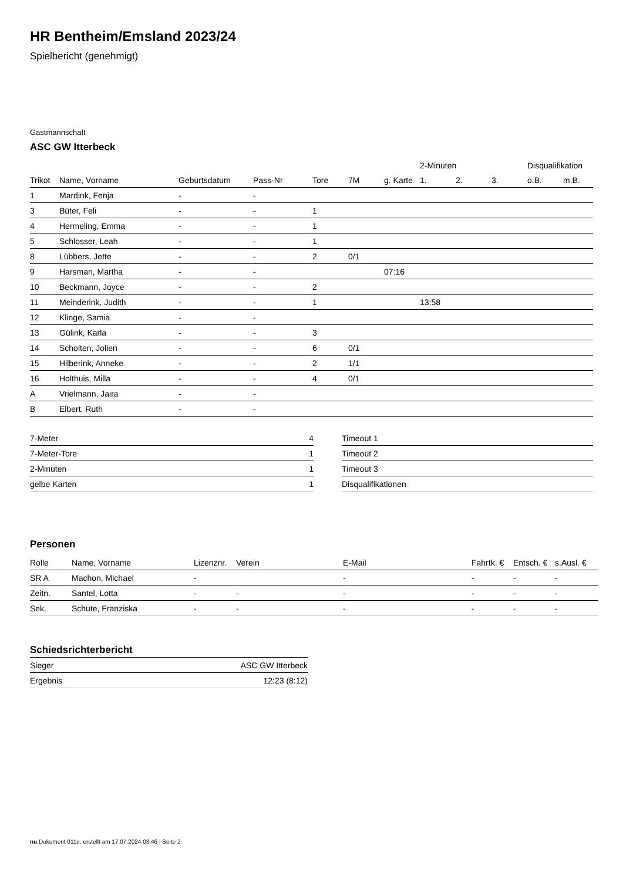HR Bentheim/Emsland 2023/24
Spielbericht (genehmigt)
Gastmannschaft
ASC GW Itterbeck
| | | | | | | | 2-Minuten | | | Disqualifikation | |
| --- | --- | --- | --- | --- | --- | --- | --- | --- | --- | --- | --- |
| Trikot | Name, Vorname | Geburtsdatum | Pass-Nr | Tore | 7M | g. Karte | 1. | 2. | 3. | o.B. | m.B. |
| 1 | Mardink, Fenja | - | - | | | | | | | | |
| 3 | Büter, Feli | - | - | 1 | | | | | | | |
| 4 | Hermeling, Emma | - | - | 1 | | | | | | | |
| 5 | Schlosser, Leah | - | - | 1 | | | | | | | |
| 8 | Lübbers, Jette | - | - | 2 | 0/1 | | | | | | |
| 9 | Harsman, Martha | - | - | | | 07:16 | | | | | |
| 10 | Beckmann, Joyce | - | - | 2 | | | | | | | |
| 11 | Meinderink, Judith | - | - | 1 | | | 13:58 | | | | |
| 12 | Klinge, Samia | - | - | | | | | | | | |
| 13 | Gülink, Karla | - | - | 3 | | | | | | | |
| 14 | Scholten, Jolien | - | - | 6 | 0/1 | | | | | | |
| 15 | Hilberink, Anneke | - | - | 2 | 1/1 | | | | | | |
| 16 | Holthuis, Milla | - | - | 4 | 0/1 | | | | | | |
| A | Vrielmann, Jaira | - | - | | | | | | | | |
| B | Elbert, Ruth | - | - | | | | | | | | |
| 7-Meter | 4 |
| 7-Meter-Tore | 1 |
| 2-Minuten | 1 |
| gelbe Karten | 1 |
| Timeout 1 |
| Timeout 2 |
| Timeout 3 |
| Disqualifikationen |
Personen
| Rolle | Name, Vorname | Lizenznr. | Verein | E-Mail | Fahrtk. € | Entsch. € | s.Ausl. € |
| --- | --- | --- | --- | --- | --- | --- | --- |
| SR A | Machon, Michael | - | | - | - | - | - |
| Zeitn. | Santel, Lotta | - | - | - | - | - | - |
| Sek. | Schute, Franziska | - | - | - | - | - | - |
Schiedsrichterbericht
| Sieger | ASC GW Itterbeck |
| Ergebnis | 12:23 (8:12) |
nu.Dokument 011e, erstellt am 17.07.2024 03:46 | Seite 2